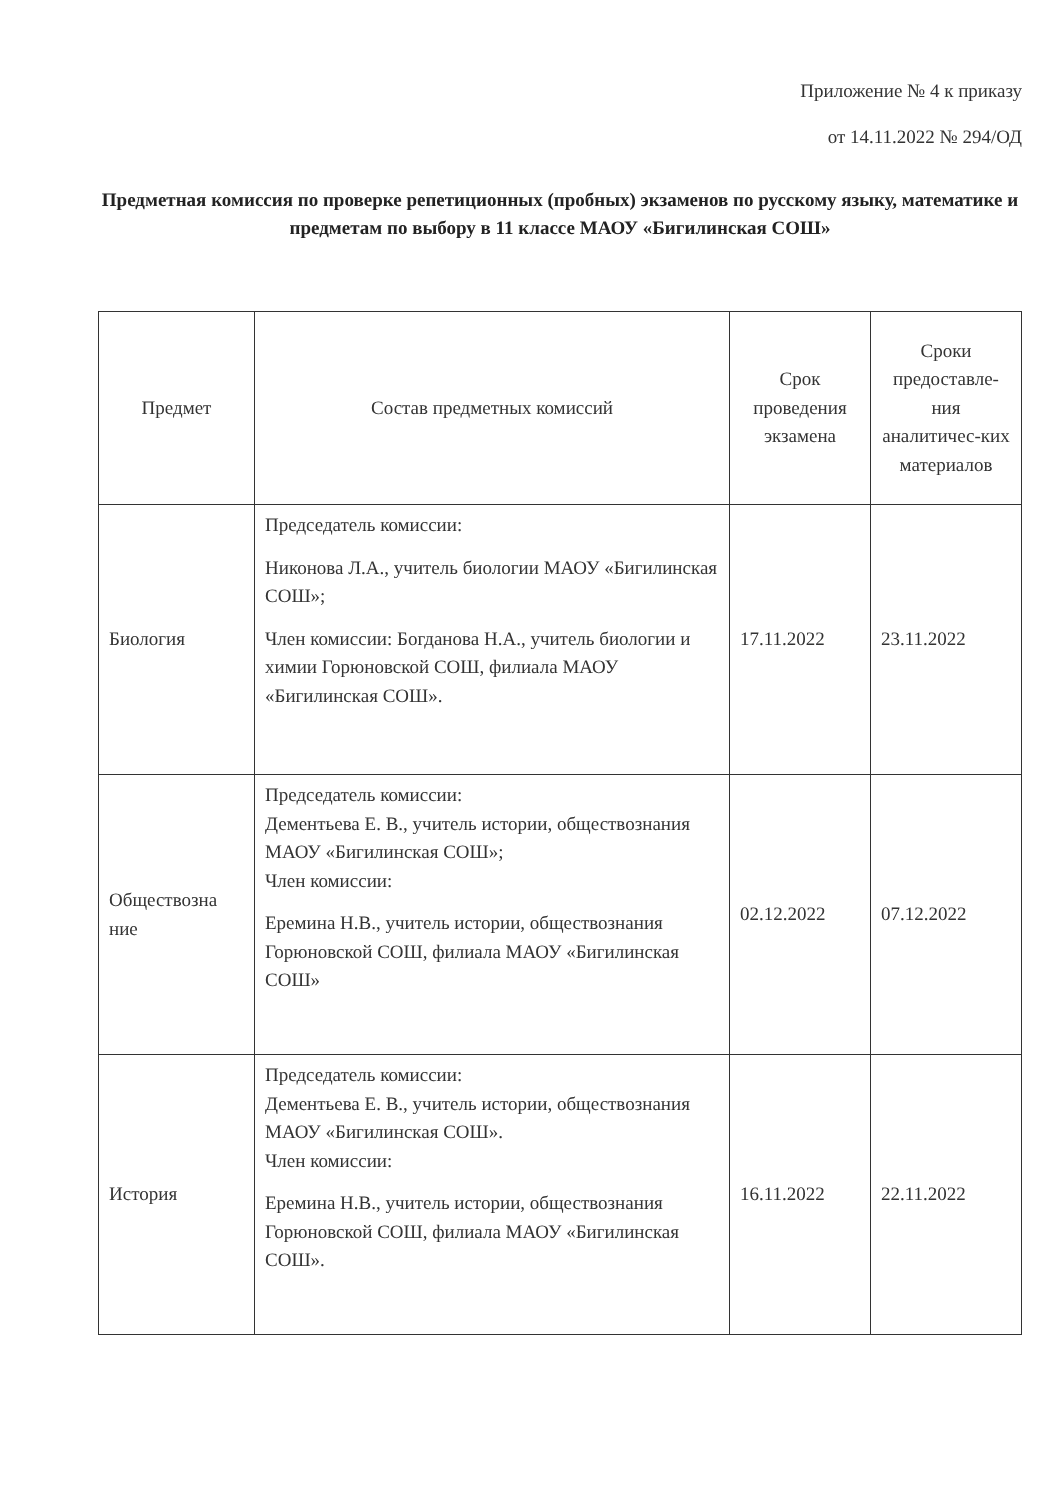Приложение № 4 к приказу
от 14.11.2022 № 294/ОД
Предметная комиссия по проверке репетиционных (пробных) экзаменов по русскому языку, математике и предметам по выбору в 11 классе МАОУ «Бигилинская СОШ»
| Предмет | Состав предметных комиссий | Срок проведения экзамена | Сроки предоставле-ния аналитичес-ких материалов |
| --- | --- | --- | --- |
| Биология | Председатель комиссии: Никонова Л.А., учитель биологии МАОУ «Бигилинская СОШ»; Член комиссии: Богданова Н.А., учитель биологии и химии Горюновской СОШ, филиала МАОУ «Бигилинская СОШ». | 17.11.2022 | 23.11.2022 |
| Обществозна ние | Председатель комиссии: Дементьева Е. В., учитель истории, обществознания МАОУ «Бигилинская СОШ»; Член комиссии: Еремина Н.В., учитель истории, обществознания Горюновской СОШ, филиала МАОУ «Бигилинская СОШ» | 02.12.2022 | 07.12.2022 |
| История | Председатель комиссии: Дементьева Е. В., учитель истории, обществознания МАОУ «Бигилинская СОШ». Член комиссии: Еремина Н.В., учитель истории, обществознания Горюновской СОШ, филиала МАОУ «Бигилинская СОШ». | 16.11.2022 | 22.11.2022 |